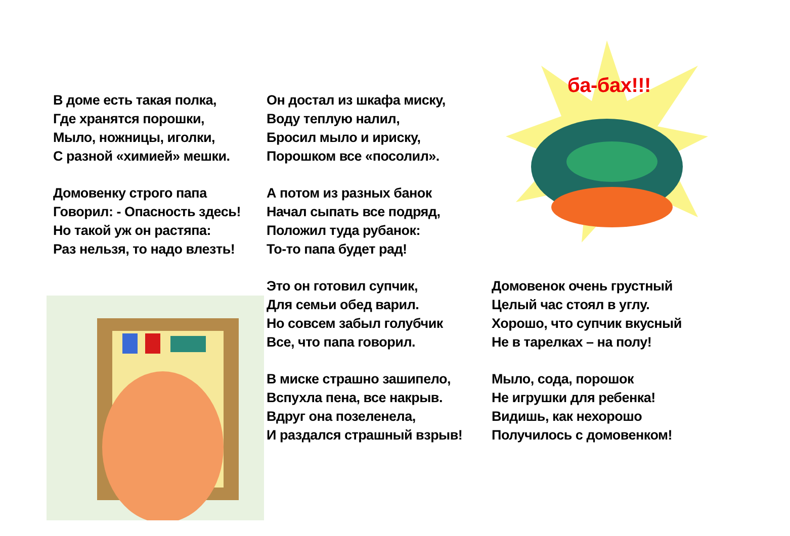В доме есть такая полка,
Где хранятся порошки,
Мыло, ножницы, иголки,
С разной «химией» мешки.
Он достал из шкафа миску,
Воду теплую налил,
Бросил мыло и ириску,
Порошком все «посолил».
ба-бах!!!
Домовенку строго папа
Говорил: - Опасность здесь!
Но такой уж он растяпа:
Раз нельзя, то надо влезть!
А потом из разных банок
Начал сыпать все подряд,
Положил туда рубанок:
То-то папа будет рад!
Это он готовил супчик,
Для семьи обед варил.
Но совсем забыл голубчик
Все, что папа говорил.
Домовенок очень грустный
Целый час стоял в углу.
Хорошо, что супчик вкусный
Не в тарелках – на полу!
В миске страшно зашипело,
Вспухла пена, все накрыв.
Вдруг она позеленела,
И раздался страшный взрыв!
Мыло, сода, порошок
Не игрушки для ребенка!
Видишь, как нехорошо
Получилось с домовенком!